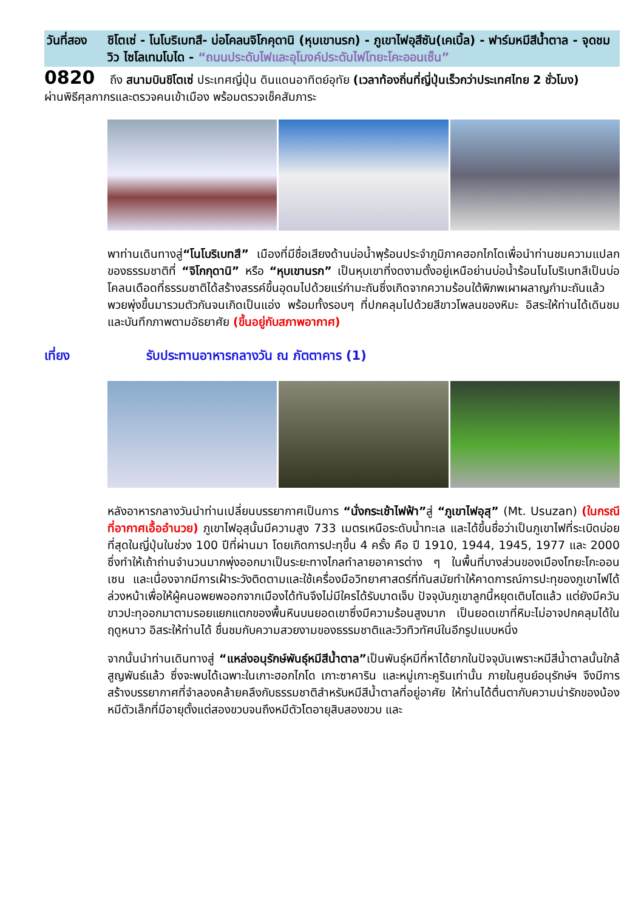วันที่สอง
ชิโตเซ่ - โนโบริเบทสึ- บ่อโคลนจิโกคุดานิ (หุบเขานรก) - ภูเขาไฟอุสึซัน(เคเบิ้ล) - ฟาร์มหมีสีน้ำตาล - จุดชมวิว ไซโลเทมโบได - “ถนนประดับไฟและอุโมงค์ประดับไฟโทยะโคะออนเซ็น”
0820 ถึง สนามบินชิโตเซ่ ประเทศญี่ปุ่น ดินแดนอาทิตย์อุทัย (เวลาท้องถิ่นที่ญี่ปุ่นเร็วกว่าประเทศไทย 2 ชั่วโมง)
ผ่านพิธีศุลกากรและตรวจคนเข้าเมือง พร้อมตรวจเช็คสัมภาระ
พาท่านเดินทางสู่“โนโบริเบทสึ” เมืองที่มีชื่อเสียงด้านบ่อน้ำพุร้อนประจำภูมิภาคฮอกไกโดเพื่อนำท่านชมความแปลกของธรรมชาติที่ “จิโกกุดานิ” หรือ “หุบเขานรก” เป็นหุบเขาที่งดงามตั้งอยู่เหนือย่านบ่อน้ำร้อนโนโบริเบทสึเป็นบ่อโคลนเดือดที่ธรรมชาติได้สร้างสรรค์ขึ้นอุดมไปด้วยแร่กำมะถันซึ่งเกิดจากความร้อนใต้พิภพเผาผลาญกำมะถันแล้วพวยพุ่งขึ้นมารวมตัวกันจนเกิดเป็นแอ่ง พร้อมทั้งรอบๆ ที่ปกคลุมไปด้วยสีขาวโพลนของหิมะ อิสระให้ท่านได้เดินชมและบันทึกภาพตามอัธยาศัย (ขึ้นอยู่กับสภาพอากาศ)
เที่ยง รับประทานอาหารกลางวัน ณ ภัตตาคาร (1)
หลังอาหารกลางวันนำท่านเปลี่ยนบรรยากาศเป็นการ “นั่งกระเช้าไฟฟ้า”สู่ “ภูเขาไฟอุสุ” (Mt. Usuzan) (ในกรณีที่อากาศเอื้ออำนวย) ภูเขาไฟอุสุนั้นมีความสูง 733 เมตรเหนือระดับน้ำทะเล และได้ขึ้นชื่อว่าเป็นภูเขาไฟที่ระเบิดบ่อยที่สุดในญี่ปุ่นในช่วง 100 ปีที่ผ่านมา โดยเกิดการปะทุขึ้น 4 ครั้ง คือ ปี 1910, 1944, 1945, 1977 และ 2000 ซึ่งทำให้เถ้าถ่านจำนวนมากพุ่งออกมาเป็นระยะทางไกลทำลายอาคารต่าง ๆ ในพื้นที่บางส่วนของเมืองโทยะโกะออนเซน และเนื่องจากมีการเฝ้าระวังติดตามและใช้เครื่องมือวิทยาศาสตร์ที่ทันสมัยทำให้คาดการณ์การปะทุของภูเขาไฟได้ล่วงหน้าเพื่อให้ผู้คนอพยพออกจากเมืองได้ทันจึงไม่มีใครได้รับบาดเจ็บ ปัจจุบันภูเขาลูกนี้หยุดเติบโตแล้ว แต่ยังมีควันขาวปะทุออกมาตามรอยแยกแตกของพื้นหินบนยอดเขาซึ่งมีความร้อนสูงมาก เป็นยอดเขาที่หิมะไม่อาจปกคลุมได้ในฤดูหนาว อิสระให้ท่านได้ ชื่นชมกับความสวยงามของธรรมชาติและวิวทิวทัศน์ในอีกรูปแบบหนึ่ง
จากนั้นนำท่านเดินทางสู่ “แหล่งอนุรักษ์พันธุ์หมีสีน้ำตาล”เป็นพันธุ์หมีที่หาได้ยากในปัจจุบันเพราะหมีสีน้ำตาลนั้นใกล้สูญพันธ์แล้ว ซึ่งจะพบได้เฉพาะในเกาะฮอกไกโด เกาะซาคาริน และหมู่เกาะคูรินเท่านั้น ภายในศูนย์อนุรักษ์ฯ จึงมีการสร้างบรรยากาศที่จำลองคล้ายคลึงกับธรรมชาติสำหรับหมีสีน้ำตาลที่อยู่อาศัย ให้ท่านได้ตื่นตากับความน่ารักของน้องหมีตัวเล็กที่มีอายุตั้งแต่สองขวบจนถึงหมีตัวโตอายุสิบสองขวบ และ